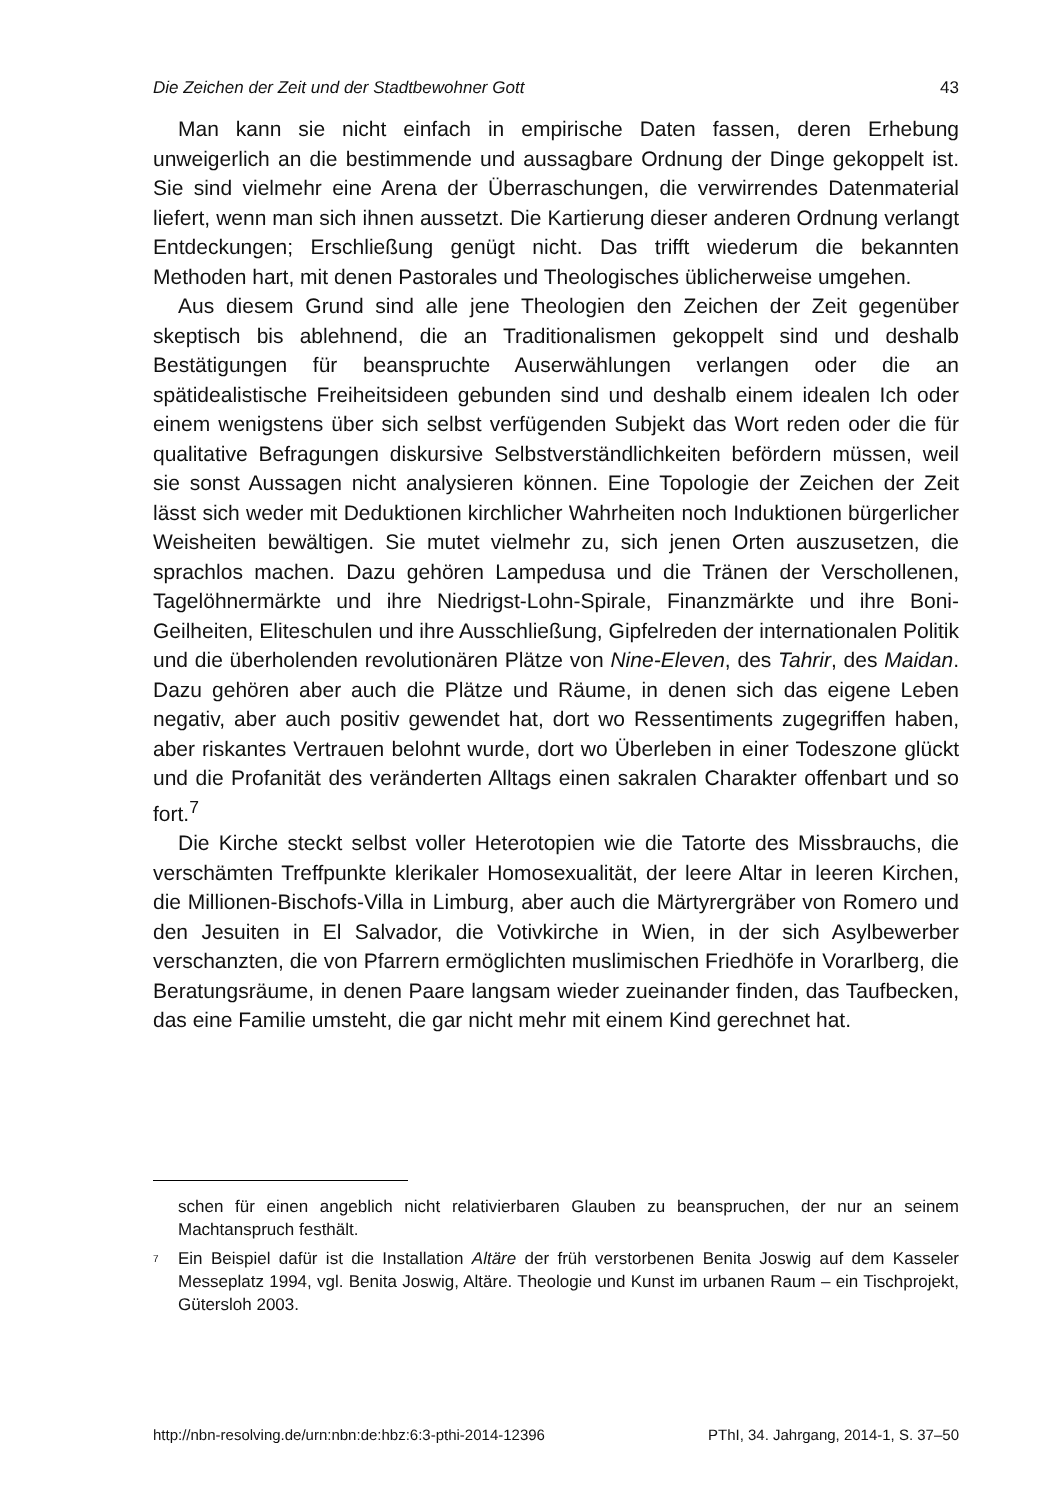Die Zeichen der Zeit und der Stadtbewohner Gott 43
Man kann sie nicht einfach in empirische Daten fassen, deren Erhebung unweigerlich an die bestimmende und aussagbare Ordnung der Dinge gekop­pelt ist. Sie sind vielmehr eine Arena der Überraschungen, die verwirrendes Datenmaterial liefert, wenn man sich ihnen aussetzt. Die Kartierung dieser an­deren Ordnung verlangt Entdeckungen; Erschließung genügt nicht. Das trifft wiederum die bekannten Methoden hart, mit denen Pastorales und Theologi­sches üblicherweise umgehen.
Aus diesem Grund sind alle jene Theologien den Zeichen der Zeit gegen­über skeptisch bis ablehnend, die an Traditionalismen gekoppelt sind und des­halb Bestätigungen für beanspruchte Auserwählungen verlangen oder die an spätidealistische Freiheitsideen gebunden sind und deshalb einem idealen Ich oder einem wenigstens über sich selbst verfügenden Subjekt das Wort reden oder die für qualitative Befragungen diskursive Selbstverständlichkeiten beför­dern müssen, weil sie sonst Aussagen nicht analysieren können. Eine Topolo­gie der Zeichen der Zeit lässt sich weder mit Deduktionen kirchlicher Wahrhei­ten noch Induktionen bürgerlicher Weisheiten bewältigen. Sie mutet vielmehr zu, sich jenen Orten auszusetzen, die sprachlos machen. Dazu gehören Lampe­dusa und die Tränen der Verschollenen, Tagelöhnermärkte und ihre Niedrigst-Lohn-Spirale, Finanzmärkte und ihre Boni-Geilheiten, Eliteschulen und ihre Ausschließung, Gipfelreden der internationalen Politik und die überholenden revolutionären Plätze von Nine-Eleven, des Tahrir, des Maidan. Dazu gehören aber auch die Plätze und Räume, in denen sich das eigene Leben negativ, aber auch positiv gewendet hat, dort wo Ressentiments zugegriffen haben, aber ris­kantes Vertrauen belohnt wurde, dort wo Überleben in einer Todeszone glückt und die Profanität des veränderten Alltags einen sakralen Charakter offenbart und so fort.<sup>7</sup>
Die Kirche steckt selbst voller Heterotopien wie die Tatorte des Missbrauchs, die verschämten Treffpunkte klerikaler Homosexualität, der leere Altar in lee­ren Kirchen, die Millionen-Bischofs-Villa in Limburg, aber auch die Märtyrer­gräber von Romero und den Jesuiten in El Salvador, die Votivkirche in Wien, in der sich Asylbewerber verschanzten, die von Pfarrern ermöglichten muslimi­schen Friedhöfe in Vorarlberg, die Beratungsräume, in denen Paare langsam wieder zueinander finden, das Taufbecken, das eine Familie umsteht, die gar nicht mehr mit einem Kind gerechnet hat.
schen für einen angeblich nicht relativierbaren Glauben zu beanspruchen, der nur an sei­nem Machtanspruch festhält.
<sup>7</sup> Ein Beispiel dafür ist die Installation Altäre der früh verstorbenen Benita Joswig auf dem Kasseler Messeplatz 1994, vgl. Benita Joswig, Altäre. Theologie und Kunst im urbanen Raum – ein Tischprojekt, Gütersloh 2003.
http://nbn-resolving.de/urn:nbn:de:hbz:6:3-pthi-2014-12396 PThI, 34. Jahrgang, 2014-1, S. 37–50